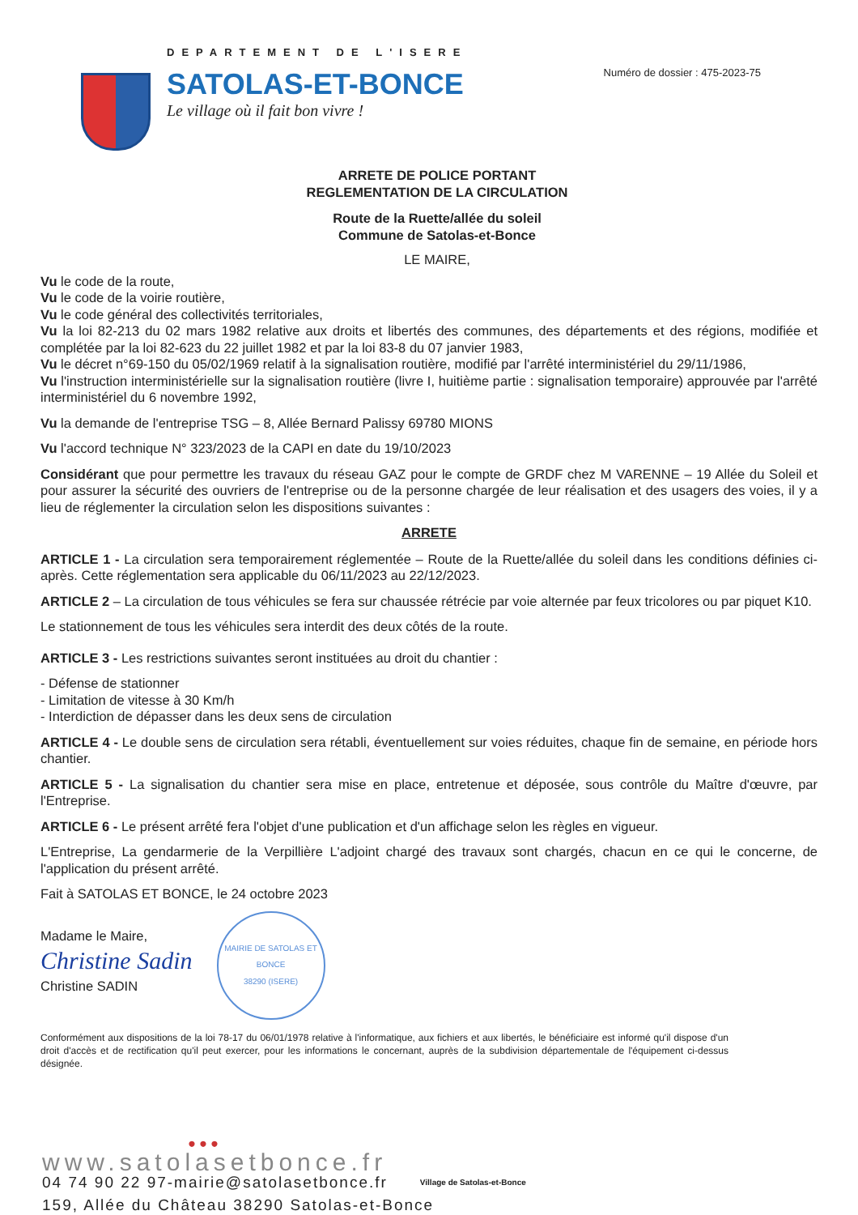DEPARTEMENT DE L'ISERE
SATOLAS-ET-BONCE
Le village où il fait bon vivre !
Numéro de dossier : 475-2023-75
ARRETE DE POLICE PORTANT
REGLEMENTATION DE LA CIRCULATION
Route de la Ruette/allée du soleil
Commune de Satolas-et-Bonce
LE MAIRE,
Vu le code de la route,
Vu le code de la voirie routière,
Vu le code général des collectivités territoriales,
Vu la loi 82-213 du 02 mars 1982 relative aux droits et libertés des communes, des départements et des régions, modifiée et complétée par la loi 82-623 du 22 juillet 1982 et par la loi 83-8 du 07 janvier 1983,
Vu le décret n°69-150 du 05/02/1969 relatif à la signalisation routière, modifié par l'arrêté interministériel du 29/11/1986,
Vu l'instruction interministérielle sur la signalisation routière (livre I, huitième partie : signalisation temporaire) approuvée par l'arrêté interministériel du 6 novembre 1992,
Vu la demande de l'entreprise TSG – 8, Allée Bernard Palissy 69780 MIONS
Vu l'accord technique N° 323/2023 de la CAPI en date du 19/10/2023
Considérant que pour permettre les travaux du réseau GAZ pour le compte de GRDF chez M VARENNE – 19 Allée du Soleil et pour assurer la sécurité des ouvriers de l'entreprise ou de la personne chargée de leur réalisation et des usagers des voies, il y a lieu de réglementer la circulation selon les dispositions suivantes :
ARRETE
ARTICLE 1 - La circulation sera temporairement réglementée – Route de la Ruette/allée du soleil dans les conditions définies ci-après. Cette réglementation sera applicable du 06/11/2023 au 22/12/2023.
ARTICLE 2 – La circulation de tous véhicules se fera sur chaussée rétrécie par voie alternée par feux tricolores ou par piquet K10.
Le stationnement de tous les véhicules sera interdit des deux côtés de la route.
ARTICLE 3 - Les restrictions suivantes seront instituées au droit du chantier :
- Défense de stationner
- Limitation de vitesse à 30 Km/h
- Interdiction de dépasser dans les deux sens de circulation
ARTICLE 4 - Le double sens de circulation sera rétabli, éventuellement sur voies réduites, chaque fin de semaine, en période hors chantier.
ARTICLE 5 - La signalisation du chantier sera mise en place, entretenue et déposée, sous contrôle du Maître d'œuvre, par l'Entreprise.
ARTICLE 6 - Le présent arrêté fera l'objet d'une publication et d'un affichage selon les règles en vigueur.
L'Entreprise, La gendarmerie de la Verpillière L'adjoint chargé des travaux sont chargés, chacun en ce qui le concerne, de l'application du présent arrêté.
Fait à SATOLAS ET BONCE, le 24 octobre 2023
Madame le Maire,
Christine Sadin
Christine SADIN
MAIRIE DE SATOLAS ET BONCE
38290 (ISERE)
Conformément aux dispositions de la loi 78-17 du 06/01/1978 relative à l'informatique, aux fichiers et aux libertés, le bénéficiaire est informé qu'il dispose d'un droit d'accès et de rectification qu'il peut exercer, pour les informations le concernant, auprès de la subdivision départementale de l'équipement ci-dessus désignée.
●●●
www.satolasetbonce.fr
04 74 90 22 97-mairie@satolasetbonce.fr Village de Satolas-et-Bonce
159, Allée du Château 38290 Satolas-et-Bonce